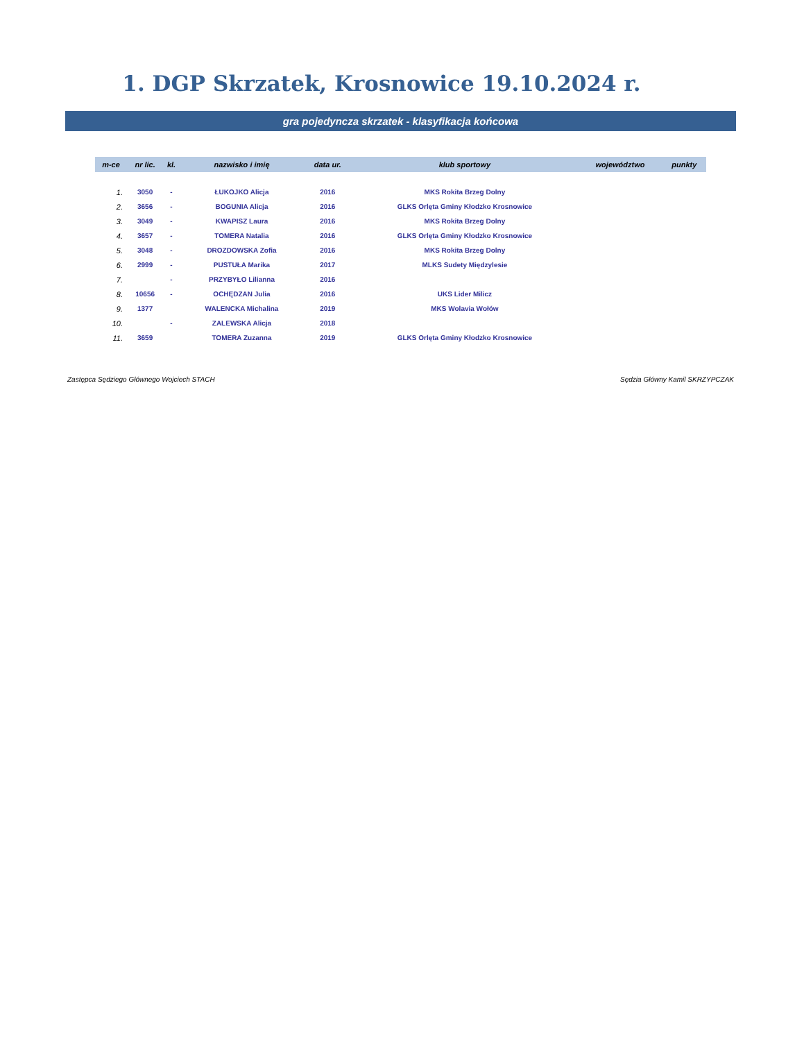1. DGP Skrzatek, Krosnowice 19.10.2024 r.
gra pojedyncza skrzatek - klasyfikacja końcowa
| m-ce | nr lic. | kl. | nazwisko i imię | data ur. | klub sportowy | województwo | punkty |
| --- | --- | --- | --- | --- | --- | --- | --- |
| 1. | 3050 | - | ŁUKOJKO Alicja | 2016 | MKS Rokita Brzeg Dolny | | |
| 2. | 3656 | - | BOGUNIA Alicja | 2016 | GLKS Orlęta Gminy Kłodzko Krosnowice | | |
| 3. | 3049 | - | KWAPISZ Laura | 2016 | MKS Rokita Brzeg Dolny | | |
| 4. | 3657 | - | TOMERA Natalia | 2016 | GLKS Orlęta Gminy Kłodzko Krosnowice | | |
| 5. | 3048 | - | DROZDOWSKA Zofia | 2016 | MKS Rokita Brzeg Dolny | | |
| 6. | 2999 | - | PUSTUŁA Marika | 2017 | MLKS Sudety Międzylesie | | |
| 7. | | - | PRZYBYŁO Lilianna | 2016 | | | |
| 8. | 10656 | - | OCHĘDZAN Julia | 2016 | UKS Lider Milicz | | |
| 9. | 1377 | | WALENCKA Michalina | 2019 | MKS Wolavia Wołów | | |
| 10. | | - | ZALEWSKA Alicja | 2018 | | | |
| 11. | 3659 | | TOMERA Zuzanna | 2019 | GLKS Orlęta Gminy Kłodzko Krosnowice | | |
Zastępca Sędziego Głównego Wojciech STACH Sędzia Główny Kamil SKRZYPCZAK